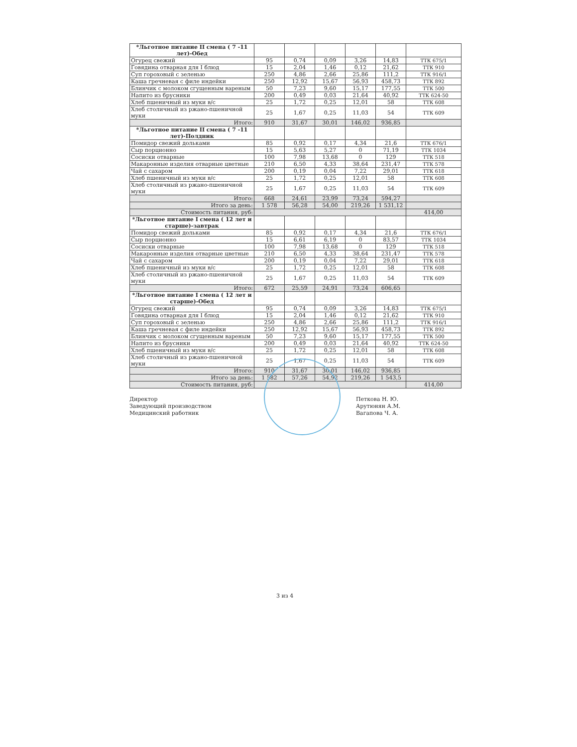| *Льготное питание II смена ( 7 -11 лет)-Обед | | | | | | |
| Огурец свежий | 95 | 0,74 | 0,09 | 3,26 | 14,83 | ТТК 675/1 |
| Говядина отварная для I блюд | 15 | 2,04 | 1,46 | 0,12 | 21,62 | ТТК 910 |
| Суп гороховый с зеленью | 250 | 4,86 | 2,66 | 25,86 | 111,2 | ТТК 916/1 |
| Каша гречневая с филе индейки | 250 | 12,92 | 15,67 | 56,93 | 458,73 | ТТК 892 |
| Блинчик с молоком сгущенным вареным | 50 | 7,23 | 9,60 | 15,17 | 177,55 | ТТК 500 |
| Напито из брусники | 200 | 0,49 | 0,03 | 21,64 | 40,92 | ТТК 624-50 |
| Хлеб пшеничный из муки в/с | 25 | 1,72 | 0,25 | 12,01 | 58 | ТТК 608 |
| Хлеб столичный из ржано-пшеничной муки | 25 | 1,67 | 0,25 | 11,03 | 54 | ТТК 609 |
| Итого: | 910 | 31,67 | 30,01 | 146,02 | 936,85 | |
| *Льготное питание II смена ( 7 -11 лет)-Полдник | | | | | | |
| Помидор свежий дольками | 85 | 0,92 | 0,17 | 4,34 | 21,6 | ТТК 676/1 |
| Сыр порционно | 15 | 5,63 | 5,27 | 0 | 71,19 | ТТК 1034 |
| Сосиски отварные | 100 | 7,98 | 13,68 | 0 | 129 | ТТК 518 |
| Макаронные изделия отварные цветные | 210 | 6,50 | 4,33 | 38,64 | 231,47 | ТТК 578 |
| Чай с сахаром | 200 | 0,19 | 0,04 | 7,22 | 29,01 | ТТК 618 |
| Хлеб пшеничный из муки в/с | 25 | 1,72 | 0,25 | 12,01 | 58 | ТТК 608 |
| Хлеб столичный из ржано-пшеничной муки | 25 | 1,67 | 0,25 | 11,03 | 54 | ТТК 609 |
| Итого: | 668 | 24,61 | 23,99 | 73,24 | 594,27 | |
| Итого за день: | 1 578 | 56,28 | 54,00 | 219,26 | 1 531,12 | |
| Стоимость питания, руб: | | | | | | 414,00 |
| *Льготное питание I смена ( 12 лет и старше)-завтрак | | | | | | |
| Помидор свежий дольками | 85 | 0,92 | 0,17 | 4,34 | 21,6 | ТТК 676/1 |
| Сыр порционно | 15 | 6,61 | 6,19 | 0 | 83,57 | ТТК 1034 |
| Сосиски отварные | 100 | 7,98 | 13,68 | 0 | 129 | ТТК 518 |
| Макаронные изделия отварные цветные | 210 | 6,50 | 4,33 | 38,64 | 231,47 | ТТК 578 |
| Чай с сахаром | 200 | 0,19 | 0,04 | 7,22 | 29,01 | ТТК 618 |
| Хлеб пшеничный из муки в/с | 25 | 1,72 | 0,25 | 12,01 | 58 | ТТК 608 |
| Хлеб столичный из ржано-пшеничной муки | 25 | 1,67 | 0,25 | 11,03 | 54 | ТТК 609 |
| Итого: | 672 | 25,59 | 24,91 | 73,24 | 606,65 | |
| *Льготное питание I смена ( 12 лет и старше)-Обед | | | | | | |
| Огурец свежий | 95 | 0,74 | 0,09 | 3,26 | 14,83 | ТТК 675/1 |
| Говядина отварная для I блюд | 15 | 2,04 | 1,46 | 0,12 | 21,62 | ТТК 910 |
| Суп гороховый с зеленью | 250 | 4,86 | 2,66 | 25,86 | 111,2 | ТТК 916/1 |
| Каша гречневая с филе индейки | 250 | 12,92 | 15,67 | 56,93 | 458,73 | ТТК 892 |
| Блинчик с молоком сгущенным вареным | 50 | 7,23 | 9,60 | 15,17 | 177,55 | ТТК 500 |
| Напито из брусники | 200 | 0,49 | 0,03 | 21,64 | 40,92 | ТТК 624-50 |
| Хлеб пшеничный из муки в/с | 25 | 1,72 | 0,25 | 12,01 | 58 | ТТК 608 |
| Хлеб столичный из ржано-пшеничной муки | 25 | 1,67 | 0,25 | 11,03 | 54 | ТТК 609 |
| Итого: | 910 | 31,67 | 30,01 | 146,02 | 936,85 | |
| Итого за день: | 1 582 | 57,26 | 54,92 | 219,26 | 1 543,5 | |
| Стоимость питания, руб: | | | | | | 414,00 |
Директор
Заведующий производством
Медицинский работник
Петкова Н. Ю.
Арутюнян А.М.
Вагапова Ч. А.
3 из 4